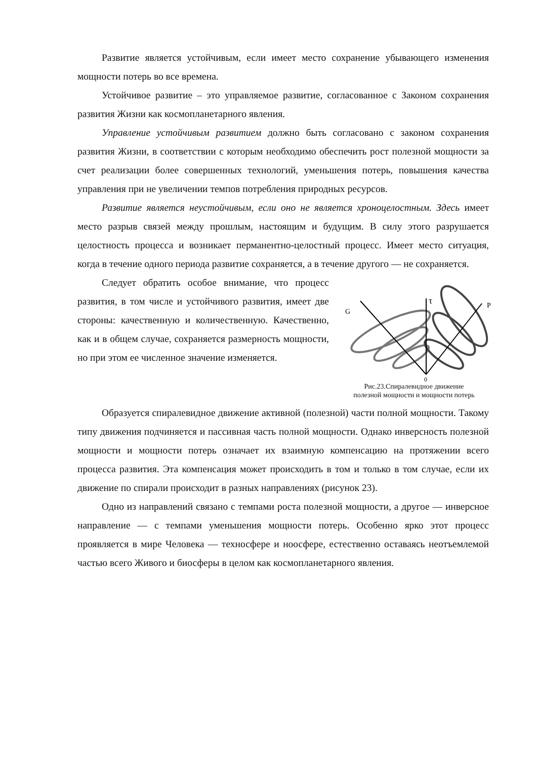Развитие является устойчивым, если имеет место сохранение убывающего изменения мощности потерь во все времена.
Устойчивое развитие – это управляемое развитие, согласованное с Законом сохранения развития Жизни как космопланетарного явления.
Управление устойчивым развитием должно быть согласовано с законом сохранения развития Жизни, в соответствии с которым необходимо обеспечить рост полезной мощности за счет реализации более совершенных технологий, уменьшения потерь, повышения качества управления при не увеличении темпов потребления природных ресурсов.
Развитие является неустойчивым, если оно не является хроноцелостным. Здесь имеет место разрыв связей между прошлым, настоящим и будущим. В силу этого разрушается целостность процесса и возникает перманентно-целостный процесс. Имеет место ситуация, когда в течение одного периода развитие сохраняется, а в течение другого — не сохраняется.
G
τ
P
0
Рис.23.Спиралевидное движение
полезной мощности и мощности потерь
Следует обратить особое внимание, что процесс развития, в том числе и устойчивого развития, имеет две стороны: качественную и количественную. Качественно, как и в общем случае, сохраняется размерность мощности, но при этом ее численное значение изменяется.
Образуется спиралевидное движение активной (полезной) части полной мощности. Такому типу движения подчиняется и пассивная часть полной мощности. Однако инверсность полезной мощности и мощности потерь означает их взаимную компенсацию на протяжении всего процесса развития. Эта компенсация может происходить в том и только в том случае, если их движение по спирали происходит в разных направлениях (рисунок 23).
Одно из направлений связано с темпами роста полезной мощности, а другое — инверсное направление — с темпами уменьшения мощности потерь. Особенно ярко этот процесс проявляется в мире Человека — техносфере и ноосфере, естественно оставаясь неотъемлемой частью всего Живого и биосферы в целом как космопланетарного явления.